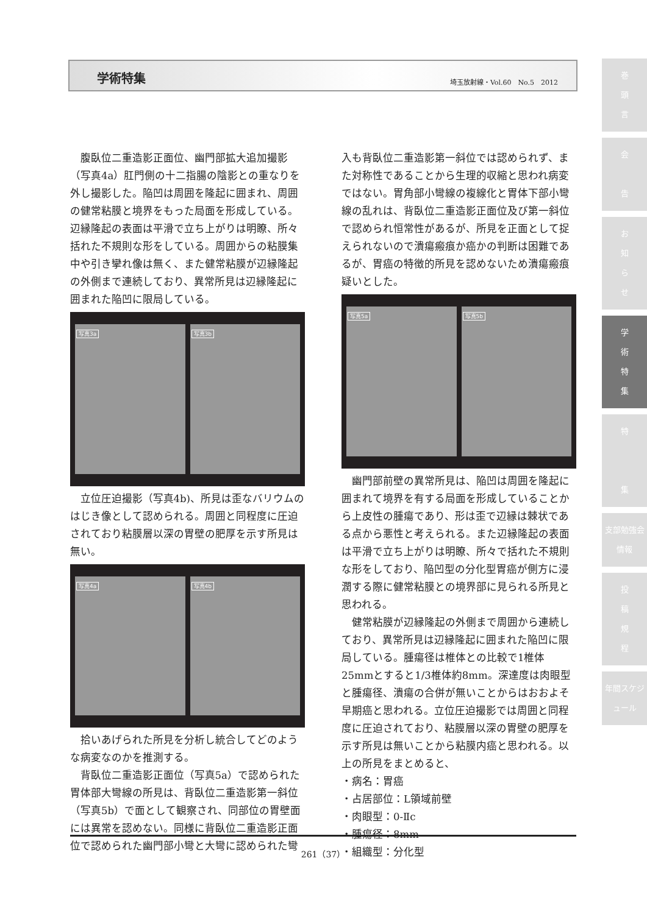学術特集 埼玉放射線・Vol.60　No.5　2012
巻
頭
言
会
告
お
知
ら
せ
学
術
特
集
特
集
支部勉強会情報
投
稿
規
程
年間スケジュール
腹臥位二重造影正面位、幽門部拡大追加撮影（写真4a）肛門側の十二指腸の陰影との重なりを外し撮影した。陥凹は周囲を隆起に囲まれ、周囲の健常粘膜と境界をもった局面を形成している。辺縁隆起の表面は平滑で立ち上がりは明瞭、所々括れた不規則な形をしている。周囲からの粘膜集中や引き攣れ像は無く、また健常粘膜が辺縁隆起の外側まで連続しており、異常所見は辺縁隆起に囲まれた陥凹に限局している。
写真3a 写真3b
立位圧迫撮影（写真4b)、所見は歪なバリウムのはじき像として認められる。周囲と同程度に圧迫されており粘膜層以深の胃壁の肥厚を示す所見は無い。
写真4a 写真4b
拾いあげられた所見を分析し統合してどのような病変なのかを推測する。
背臥位二重造影正面位（写真5a）で認められた胃体部大彎線の所見は、背臥位二重造影第一斜位（写真5b）で面として観察され、同部位の胃壁面には異常を認めない。同様に背臥位二重造影正面位で認められた幽門部小彎と大彎に認められた彎
入も背臥位二重造影第一斜位では認められず、また対称性であることから生理的収縮と思われ病変ではない。胃角部小彎線の複線化と胃体下部小彎線の乱れは、背臥位二重造影正面位及び第一斜位で認められ恒常性があるが、所見を正面として捉えられないので潰瘍瘢痕か癌かの判断は困難であるが、胃癌の特徴的所見を認めないため潰瘍瘢痕疑いとした。
写真5a 写真5b
幽門部前壁の異常所見は、陥凹は周囲を隆起に囲まれて境界を有する局面を形成していることから上皮性の腫瘍であり、形は歪で辺縁は棘状である点から悪性と考えられる。また辺縁隆起の表面は平滑で立ち上がりは明瞭、所々で括れた不規則な形をしており、陥凹型の分化型胃癌が側方に浸潤する際に健常粘膜との境界部に見られる所見と思われる。
健常粘膜が辺縁隆起の外側まで周囲から連続しており、異常所見は辺縁隆起に囲まれた陥凹に限局している。腫瘍径は椎体との比較で1椎体25mmとすると1/3椎体約8mm。深達度は肉眼型と腫瘍径、潰瘍の合併が無いことからはおおよそ早期癌と思われる。立位圧迫撮影では周囲と同程度に圧迫されており、粘膜層以深の胃壁の肥厚を示す所見は無いことから粘膜内癌と思われる。以上の所見をまとめると、
・病名：胃癌
・占居部位：L領域前壁
・肉眼型：0-Ⅱc
・腫瘍径：8mm
・組織型：分化型
261（37）